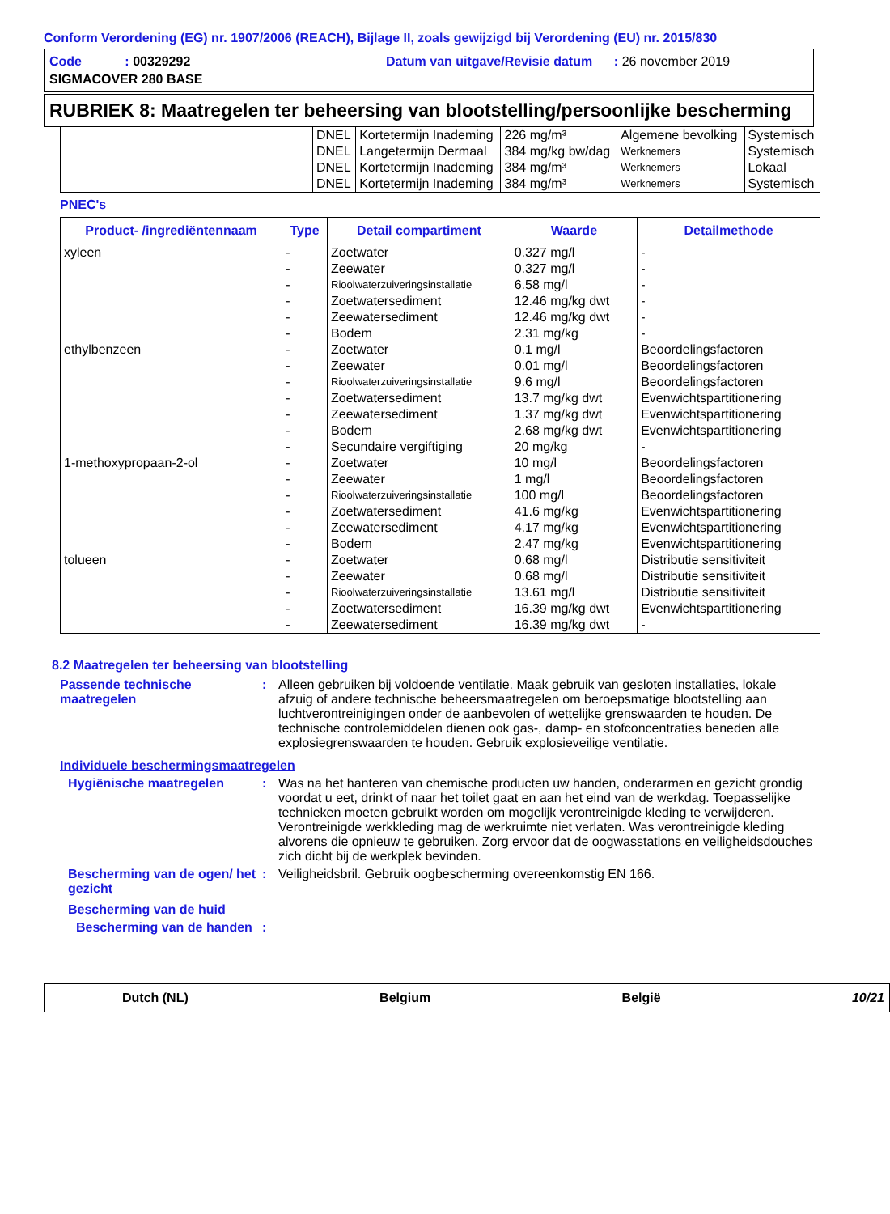Conform Verordening (EG) nr. 1907/2006 (REACH), Bijlage II, zoals gewijzigd bij Verordening (EU) nr. 2015/830
Code : 00329292
Datum van uitgave/Revisie datum : 26 november 2019
SIGMACOVER 280 BASE
RUBRIEK 8: Maatregelen ter beheersing van blootstelling/persoonlijke bescherming
| | DNEL | Kortetermijn Inademing | 226 mg/m³ | Algemene bevolking | Systemisch |
| | DNEL | Langetermijn Dermaal | 384 mg/kg bw/dag | Werknemers | Systemisch |
| | DNEL | Kortetermijn Inademing | 384 mg/m³ | Werknemers | Lokaal |
| | DNEL | Kortetermijn Inademing | 384 mg/m³ | Werknemers | Systemisch |
PNEC's
| Product- /ingrediëntennaam | Type | Detail compartiment | Waarde | Detailmethode |
| --- | --- | --- | --- | --- |
| xyleen | - | Zoetwater | 0.327 mg/l | - |
| | - | Zeewater | 0.327 mg/l | - |
| | - | Rioolwaterzuiveringsinstallatie | 6.58 mg/l | - |
| | - | Zoetwatersediment | 12.46 mg/kg dwt | - |
| | - | Zeewatersediment | 12.46 mg/kg dwt | - |
| | - | Bodem | 2.31 mg/kg | - |
| ethylbenzeen | - | Zoetwater | 0.1 mg/l | Beoordelingsfactoren |
| | - | Zeewater | 0.01 mg/l | Beoordelingsfactoren |
| | - | Rioolwaterzuiveringsinstallatie | 9.6 mg/l | Beoordelingsfactoren |
| | - | Zoetwatersediment | 13.7 mg/kg dwt | Evenwichtspartitionering |
| | - | Zeewatersediment | 1.37 mg/kg dwt | Evenwichtspartitionering |
| | - | Bodem | 2.68 mg/kg dwt | Evenwichtspartitionering |
| | - | Secundaire vergiftiging | 20 mg/kg | - |
| 1-methoxypropaan-2-ol | - | Zoetwater | 10 mg/l | Beoordelingsfactoren |
| | - | Zeewater | 1 mg/l | Beoordelingsfactoren |
| | - | Rioolwaterzuiveringsinstallatie | 100 mg/l | Beoordelingsfactoren |
| | - | Zoetwatersediment | 41.6 mg/kg | Evenwichtspartitionering |
| | - | Zeewatersediment | 4.17 mg/kg | Evenwichtspartitionering |
| | - | Bodem | 2.47 mg/kg | Evenwichtspartitionering |
| tolueen | - | Zoetwater | 0.68 mg/l | Distributie sensitiviteit |
| | - | Zeewater | 0.68 mg/l | Distributie sensitiviteit |
| | - | Rioolwaterzuiveringsinstallatie | 13.61 mg/l | Distributie sensitiviteit |
| | - | Zoetwatersediment | 16.39 mg/kg dwt | Evenwichtspartitionering |
| | - | Zeewatersediment | 16.39 mg/kg dwt | - |
8.2 Maatregelen ter beheersing van blootstelling
Passende technische maatregelen
: Alleen gebruiken bij voldoende ventilatie. Maak gebruik van gesloten installaties, lokale afzuig of andere technische beheersmaatregelen om beroepsmatige blootstelling aan luchtverontreinigingen onder de aanbevolen of wettelijke grenswaarden te houden. De technische controlemiddelen dienen ook gas-, damp- en stofconcentraties beneden alle explosiegrenswaarden te houden. Gebruik explosieveilige ventilatie.
Individuele beschermingsmaatregelen
Hygiënische maatregelen : Was na het hanteren van chemische producten uw handen, onderarmen en gezicht grondig voordat u eet, drinkt of naar het toilet gaat en aan het eind van de werkdag. Toepasselijke technieken moeten gebruikt worden om mogelijk verontreinigde kleding te verwijderen. Verontreinigde werkkleding mag de werkruimte niet verlaten. Was verontreinigde kleding alvorens die opnieuw te gebruiken. Zorg ervoor dat de oogwasstations en veiligheidsdouches zich dicht bij de werkplek bevinden.
Bescherming van de ogen/ het gezicht
: Veiligheidsbril. Gebruik oogbescherming overeenkomstig EN 166.
Bescherming van de huid
Bescherming van de handen
:
Dutch (NL) Belgium België 10/21